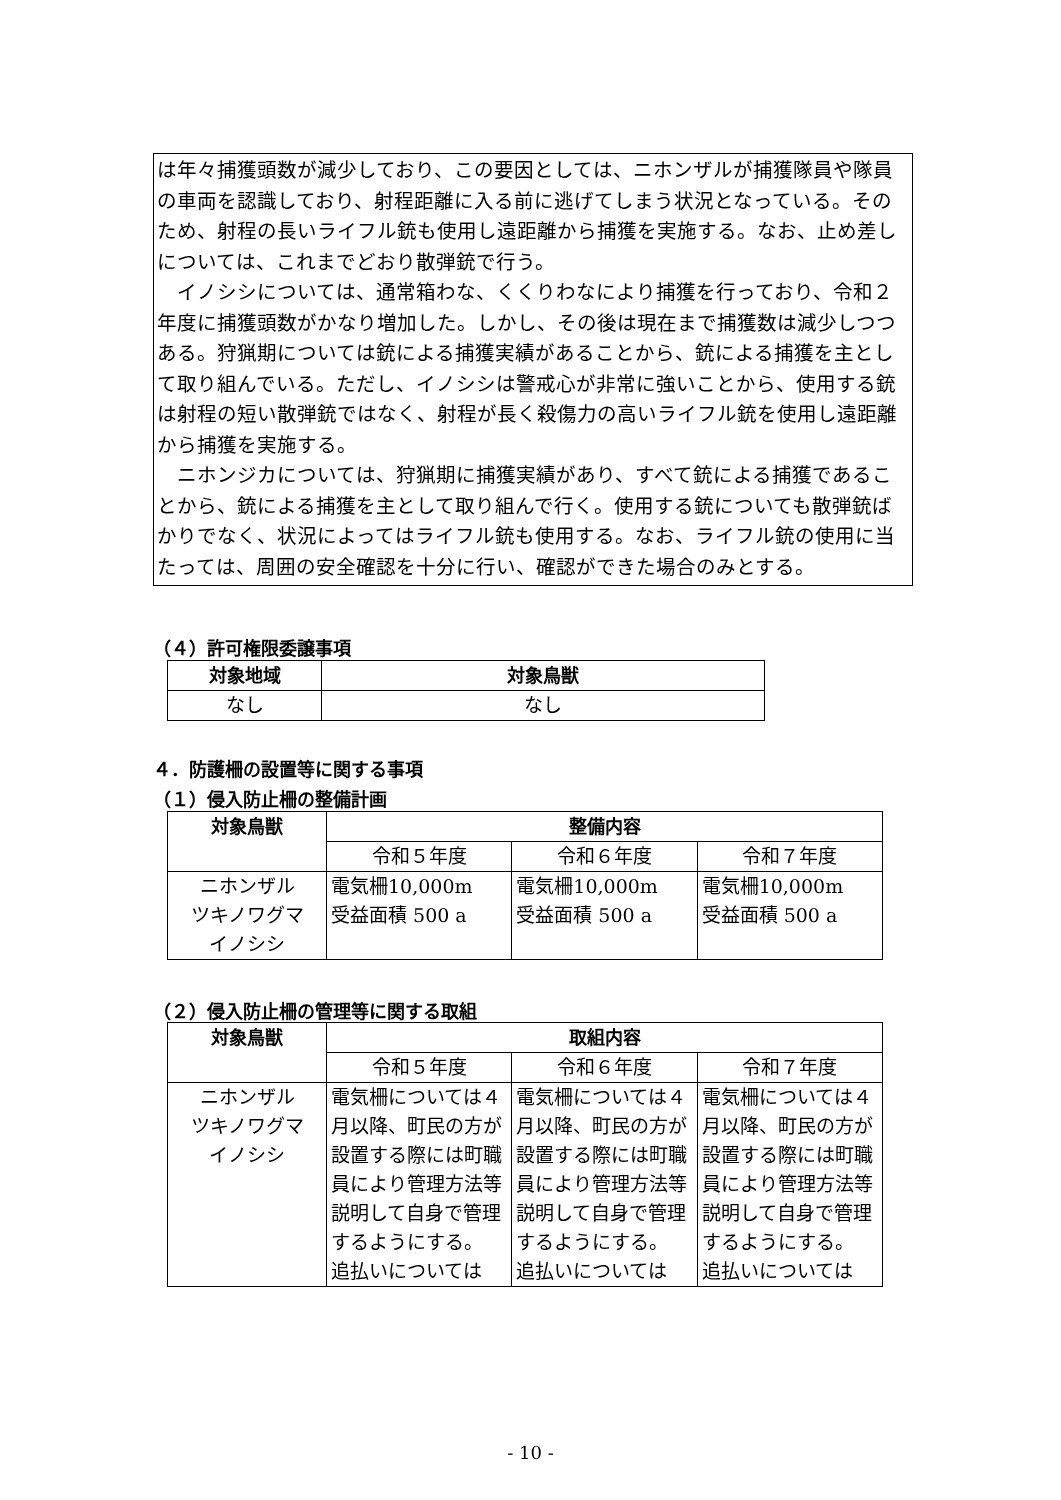は年々捕獲頭数が減少しており、この要因としては、ニホンザルが捕獲隊員や隊員の車両を認識しており、射程距離に入る前に逃げてしまう状況となっている。そのため、射程の長いライフル銃も使用し遠距離から捕獲を実施する。なお、止め差しについては、これまでどおり散弾銃で行う。
　イノシシについては、通常箱わな、くくりわなにより捕獲を行っており、令和２年度に捕獲頭数がかなり増加した。しかし、その後は現在まで捕獲数は減少しつつある。狩猟期については銃による捕獲実績があることから、銃による捕獲を主として取り組んでいる。ただし、イノシシは警戒心が非常に強いことから、使用する銃は射程の短い散弾銃ではなく、射程が長く殺傷力の高いライフル銃を使用し遠距離から捕獲を実施する。
　ニホンジカについては、狩猟期に捕獲実績があり、すべて銃による捕獲であることから、銃による捕獲を主として取り組んで行く。使用する銃についても散弾銃ばかりでなく、状況によってはライフル銃も使用する。なお、ライフル銃の使用に当たっては、周囲の安全確認を十分に行い、確認ができた場合のみとする。
（４）許可権限委譲事項
| 対象地域 | 対象鳥獣 |
| --- | --- |
| なし | なし |
４．防護柵の設置等に関する事項
（１）侵入防止柵の整備計画
| 対象鳥獣 | 整備内容 | | |
| --- | --- | --- | --- |
| | 令和５年度 | 令和６年度 | 令和７年度 |
| ニホンザル ツキノワグマ イノシシ | 電気柵10,000m 受益面積 500 a | 電気柵10,000m 受益面積 500 a | 電気柵10,000m 受益面積 500 a |
（２）侵入防止柵の管理等に関する取組
| 対象鳥獣 | 取組内容 | | |
| --- | --- | --- | --- |
| | 令和５年度 | 令和６年度 | 令和７年度 |
| ニホンザル ツキノワグマ イノシシ | 電気柵については４月以降、町民の方が設置する際には町職員により管理方法等説明して自身で管理するようにする。 追払いについては | 電気柵については４月以降、町民の方が設置する際には町職員により管理方法等説明して自身で管理するようにする。 追払いについては | 電気柵については４月以降、町民の方が設置する際には町職員により管理方法等説明して自身で管理するようにする。 追払いについては |
- 10 -